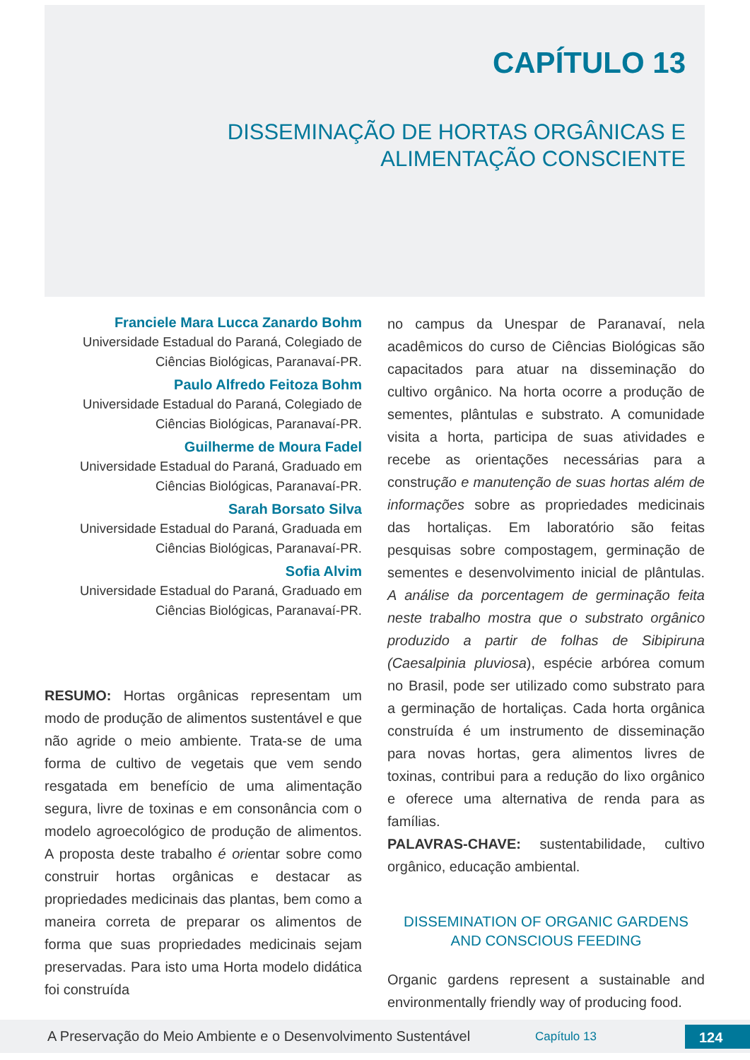CAPÍTULO 13
DISSEMINAÇÃO DE HORTAS ORGÂNICAS E
ALIMENTAÇÃO CONSCIENTE
Franciele Mara Lucca Zanardo Bohm
Universidade Estadual do Paraná, Colegiado de Ciências Biológicas, Paranavaí-PR.
Paulo Alfredo Feitoza Bohm
Universidade Estadual do Paraná, Colegiado de Ciências Biológicas, Paranavaí-PR.
Guilherme de Moura Fadel
Universidade Estadual do Paraná, Graduado em Ciências Biológicas, Paranavaí-PR.
Sarah Borsato Silva
Universidade Estadual do Paraná, Graduada em Ciências Biológicas, Paranavaí-PR.
Sofia Alvim
Universidade Estadual do Paraná, Graduado em Ciências Biológicas, Paranavaí-PR.
RESUMO: Hortas orgânicas representam um modo de produção de alimentos sustentável e que não agride o meio ambiente. Trata-se de uma forma de cultivo de vegetais que vem sendo resgatada em benefício de uma alimentação segura, livre de toxinas e em consonância com o modelo agroecológico de produção de alimentos. A proposta deste trabalho é orientar sobre como construir hortas orgânicas e destacar as propriedades medicinais das plantas, bem como a maneira correta de preparar os alimentos de forma que suas propriedades medicinais sejam preservadas. Para isto uma Horta modelo didática foi construída
no campus da Unespar de Paranavaí, nela acadêmicos do curso de Ciências Biológicas são capacitados para atuar na disseminação do cultivo orgânico. Na horta ocorre a produção de sementes, plântulas e substrato. A comunidade visita a horta, participa de suas atividades e recebe as orientações necessárias para a construção e manutenção de suas hortas além de informações sobre as propriedades medicinais das hortaliças. Em laboratório são feitas pesquisas sobre compostagem, germinação de sementes e desenvolvimento inicial de plântulas. A análise da porcentagem de germinação feita neste trabalho mostra que o substrato orgânico produzido a partir de folhas de Sibipiruna (Caesalpinia pluviosa), espécie arbórea comum no Brasil, pode ser utilizado como substrato para a germinação de hortaliças. Cada horta orgânica construída é um instrumento de disseminação para novas hortas, gera alimentos livres de toxinas, contribui para a redução do lixo orgânico e oferece uma alternativa de renda para as famílias.
PALAVRAS-CHAVE: sustentabilidade, cultivo orgânico, educação ambiental.
DISSEMINATION OF ORGANIC GARDENS
AND CONSCIOUS FEEDING
Organic gardens represent a sustainable and environmentally friendly way of producing food.
A Preservação do Meio Ambiente e o Desenvolvimento Sustentável Capítulo 13 124